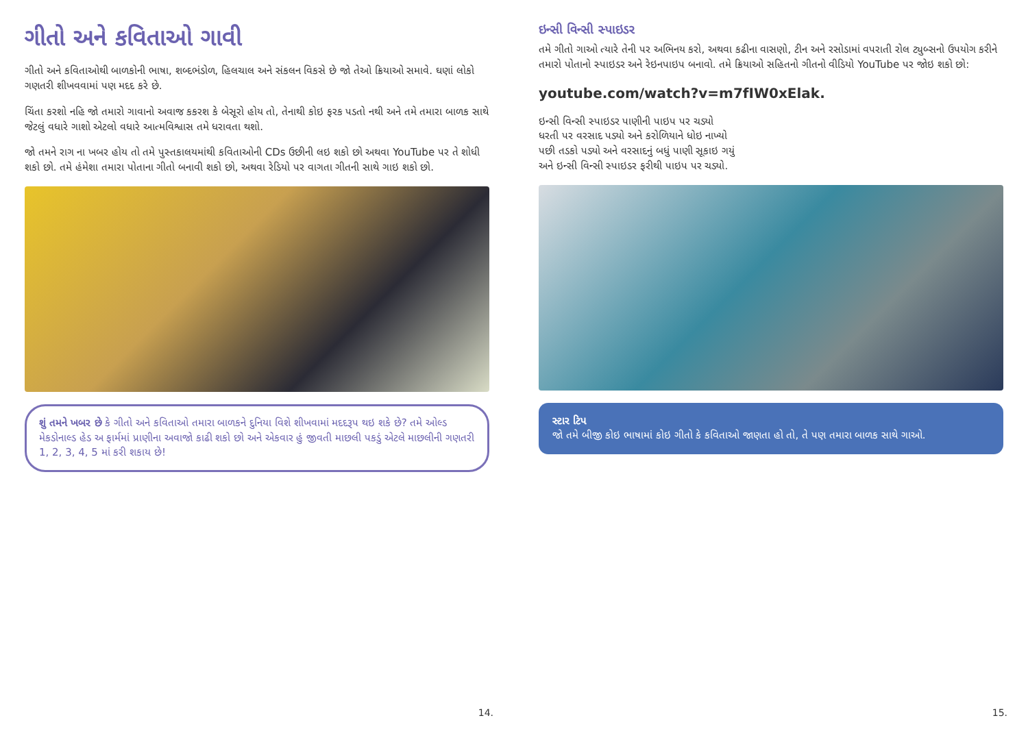ગીતો અને કવિતાઓ ગાવી
ગીતો અને કવિતાઓથી બાળકોની ભાષા, શબ્દભંડોળ, હિલચાલ અને સંકલન વિકસે છે જો તેઓ ક્રિયાઓ સમાવે. ઘણાં લોકો ગણતરી શીખવવામાં પણ મદદ કરે છે.
ચિંતા કરશો નહિ જો તમારો ગાવાનો અવાજ કકરશ કે બેસૂરો હોય તો, તેનાથી કોઇ ફરક પડતો નથી અને તમે તમારા બાળક સાથે જેટલું વધારે ગાશો એટલો વધારે આત્મવિશ્વાસ તમે ધરાવતા થશો.
જો તમને રાગ ના ખબર હોય તો તમે પુસ્તકાલયમાંથી કવિતાઓની CDs ઉછીની લઇ શકો છો અથવા YouTube પર તે શોધી શકો છો. તમે હંમેશા તમારા પોતાના ગીતો બનાવી શકો છો, અથવા રેડિયો પર વાગતા ગીતની સાથે ગાઇ શકો છો.
શું તમને ખબર છે કે ગીતો અને કવિતાઓ તમારા બાળકને દુનિયા વિશે શીખવામાં મદદરૂપ થઇ શકે છે? તમે ઓલ્ડ મેકડોનાલ્ડ હેડ અ ફાર્મમાં પ્રાણીના અવાજો કાઢી શકો છો અને એકવાર હું જીવતી માછલી પકડું એટલે માછલીની ગણતરી 1, 2, 3, 4, 5 માં કરી શકાય છે!
14.
ઇન્સી વિન્સી સ્પાઇડર
તમે ગીતો ગાઓ ત્યારે તેની પર અભિનય કરો, અથવા કઢીના વાસણો, ટીન અને રસોડામાં વપરાતી રોલ ટ્યુબ્સનો ઉપયોગ કરીને તમારો પોતાનો સ્પાઇડર અને રેઇનપાઇપ બનાવો. તમે ક્રિયાઓ સહિતનો ગીતનો વીડિયો YouTube પર જોઇ શકો છો:
youtube.com/watch?v=m7fIW0xElak.
ઇન્સી વિન્સી સ્પાઇડર પાણીની પાઇપ પર ચડ્યો
ધરતી પર વરસાદ પડ્યો અને કરોળિયાને ધોઇ નાખ્યો
પછી તડકો પડ્યો અને વરસાદનું બધું પાણી સૂકાઇ ગયું
અને ઇન્સી વિન્સી સ્પાઇડર ફરીથી પાઇપ પર ચડ્યો.
સ્ટાર ટિપ
જો તમે બીજી કોઇ ભાષામાં કોઇ ગીતો કે કવિતાઓ જાણતા હો તો, તે પણ તમારા બાળક સાથે ગાઓ.
15.